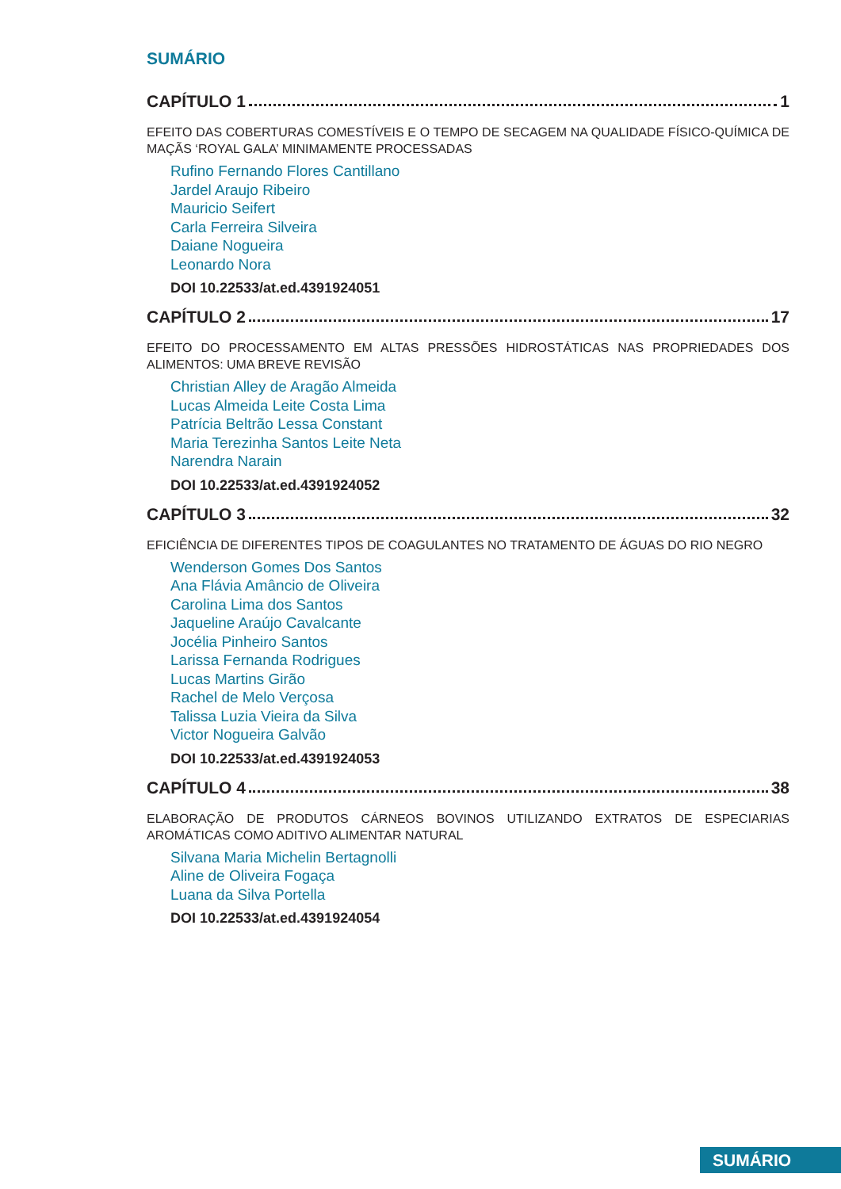SUMÁRIO
CAPÍTULO 1 1
EFEITO DAS COBERTURAS COMESTÍVEIS E O TEMPO DE SECAGEM NA QUALIDADE FÍSICO-QUÍMICA DE MAÇÃS ‘ROYAL GALA’ MINIMAMENTE PROCESSADAS
Rufino Fernando Flores Cantillano
Jardel Araujo Ribeiro
Mauricio Seifert
Carla Ferreira Silveira
Daiane Nogueira
Leonardo Nora
DOI 10.22533/at.ed.4391924051
CAPÍTULO 2 17
EFEITO DO PROCESSAMENTO EM ALTAS PRESSÕES HIDROSTÁTICAS NAS PROPRIEDADES DOS ALIMENTOS: UMA BREVE REVISÃO
Christian Alley de Aragão Almeida
Lucas Almeida Leite Costa Lima
Patrícia Beltrão Lessa Constant
Maria Terezinha Santos Leite Neta
Narendra Narain
DOI 10.22533/at.ed.4391924052
CAPÍTULO 3 32
EFICIÊNCIA DE DIFERENTES TIPOS DE COAGULANTES NO TRATAMENTO DE ÁGUAS DO RIO NEGRO
Wenderson Gomes Dos Santos
Ana Flávia Amâncio de Oliveira
Carolina Lima dos Santos
Jaqueline Araújo Cavalcante
Jocélia Pinheiro Santos
Larissa Fernanda Rodrigues
Lucas Martins Girão
Rachel de Melo Verçosa
Talissa Luzia Vieira da Silva
Victor Nogueira Galvão
DOI 10.22533/at.ed.4391924053
CAPÍTULO 4 38
ELABORAÇÃO DE PRODUTOS CÁRNEOS BOVINOS UTILIZANDO EXTRATOS DE ESPECIARIAS AROMÁTICAS COMO ADITIVO ALIMENTAR NATURAL
Silvana Maria Michelin Bertagnolli
Aline de Oliveira Fogaça
Luana da Silva Portella
DOI 10.22533/at.ed.4391924054
SUMÁRIO